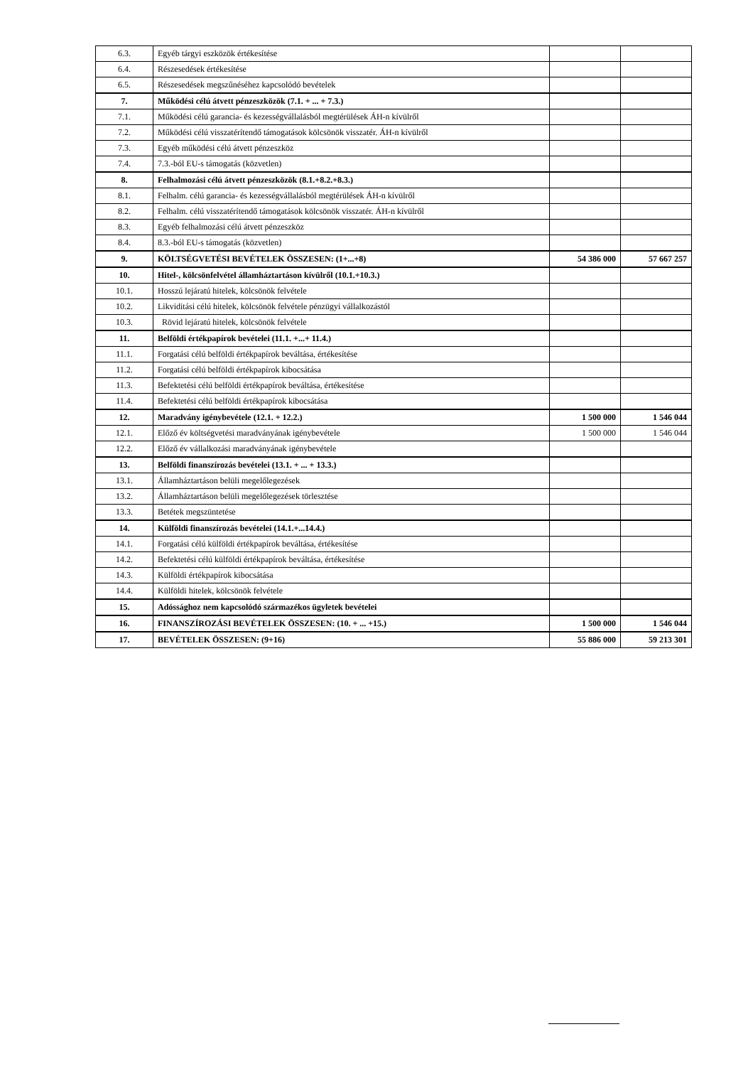| 6.3. | Egyéb tárgyi eszközök értékesítése | | |
| 6.4. | Részesedések értékesítése | | |
| 6.5. | Részesedések megszűnéséhez kapcsolódó bevételek | | |
| 7. | Működési célú átvett pénzeszközök (7.1. + ... + 7.3.) | | |
| 7.1. | Működési célú garancia- és kezességvállalásból megtérülések ÁH-n kívülről | | |
| 7.2. | Működési célú visszatérítendő támogatások kölcsönök visszatér. ÁH-n kívülről | | |
| 7.3. | Egyéb működési célú átvett pénzeszköz | | |
| 7.4. | 7.3.-ból EU-s támogatás (közvetlen) | | |
| 8. | Felhalmozási célú átvett pénzeszközök (8.1.+8.2.+8.3.) | | |
| 8.1. | Felhalm. célú garancia- és kezességvállalásból megtérülések ÁH-n kívülről | | |
| 8.2. | Felhalm. célú visszatérítendő támogatások kölcsönök visszatér. ÁH-n kívülről | | |
| 8.3. | Egyéb felhalmozási célú átvett pénzeszköz | | |
| 8.4. | 8.3.-ból EU-s támogatás (közvetlen) | | |
| 9. | KÖLTSÉGVETÉSI BEVÉTELEK ÖSSZESEN: (1+...+8) | 54 386 000 | 57 667 257 |
| 10. | Hitel-, kölcsönfelvétel államháztartáson kívülről (10.1.+10.3.) | | |
| 10.1. | Hosszú lejáratú hitelek, kölcsönök felvétele | | |
| 10.2. | Likviditási célú hitelek, kölcsönök felvétele pénzügyi vállalkozástól | | |
| 10.3. | Rövid lejáratú hitelek, kölcsönök felvétele | | |
| 11. | Belföldi értékpapírok bevételei (11.1. +...+ 11.4.) | | |
| 11.1. | Forgatási célú belföldi értékpapírok beváltása, értékesítése | | |
| 11.2. | Forgatási célú belföldi értékpapírok kibocsátása | | |
| 11.3. | Befektetési célú belföldi értékpapírok beváltása, értékesítése | | |
| 11.4. | Befektetési célú belföldi értékpapírok kibocsátása | | |
| 12. | Maradvány igénybevétele (12.1. + 12.2.) | 1 500 000 | 1 546 044 |
| 12.1. | Előző év költségvetési maradványának igénybevétele | 1 500 000 | 1 546 044 |
| 12.2. | Előző év vállalkozási maradványának igénybevétele | | |
| 13. | Belföldi finanszírozás bevételei (13.1. + ... + 13.3.) | | |
| 13.1. | Államháztartáson belüli megelőlegezések | | |
| 13.2. | Államháztartáson belüli megelőlegezések törlesztése | | |
| 13.3. | Betétek megszüntetése | | |
| 14. | Külföldi finanszírozás bevételei (14.1.+...14.4.) | | |
| 14.1. | Forgatási célú külföldi értékpapírok beváltása, értékesítése | | |
| 14.2. | Befektetési célú külföldi értékpapírok beváltása, értékesítése | | |
| 14.3. | Külföldi értékpapírok kibocsátása | | |
| 14.4. | Külföldi hitelek, kölcsönök felvétele | | |
| 15. | Adóssághoz nem kapcsolódó származékos ügyletek bevételei | | |
| 16. | FINANSZÍROZÁSI BEVÉTELEK ÖSSZESEN: (10. + ... +15.) | 1 500 000 | 1 546 044 |
| 17. | BEVÉTELEK ÖSSZESEN: (9+16) | 55 886 000 | 59 213 301 |